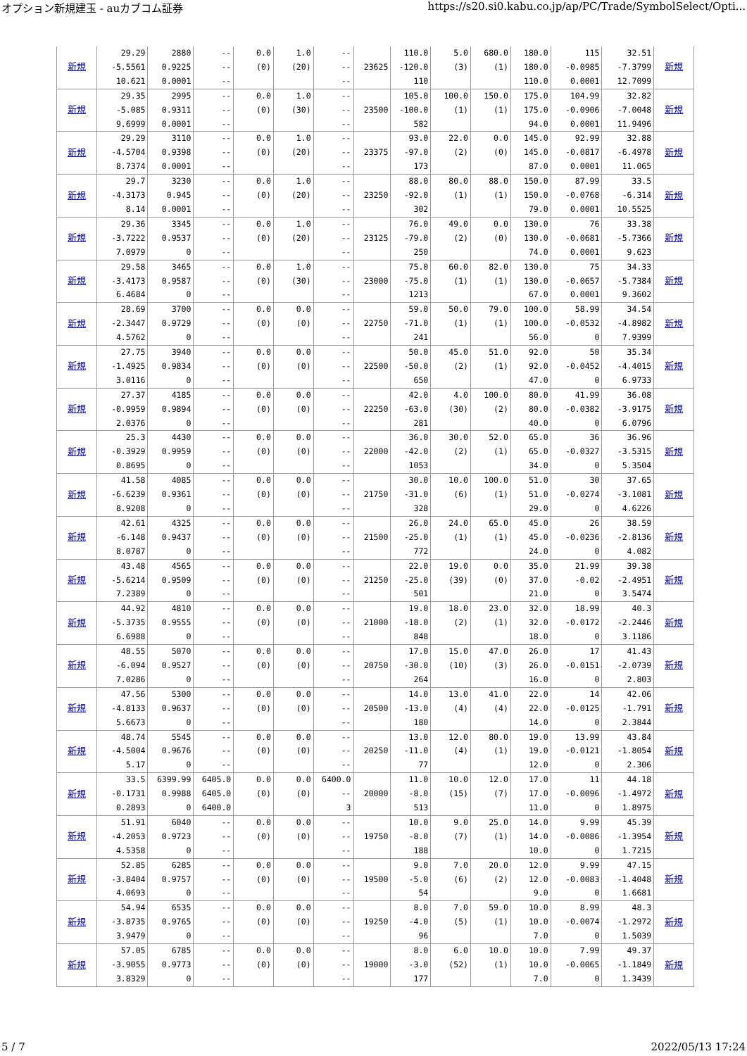オプション新規建玉 - auカブコム証券 https://s20.si0.kabu.co.jp/ap/PC/Trade/SymbolSelect/Opti...
| 新規 | 29.29 -5.5561 10.621 | 2880 0.9225 0.0001 | -- -- -- | 0.0 (0) | 1.0 (20) | -- -- -- | 23625 | 110.0 -120.0 110 | 5.0 (3) | 680.0 (1) | 180.0 180.0 110.0 | 115 -0.0985 0.0001 | 32.51 -7.3799 12.7099 | 新規 |
| 新規 | 29.35 -5.085 9.6999 | 2995 0.9311 0.0001 | -- -- -- | 0.0 (0) | 1.0 (30) | -- -- -- | 23500 | 105.0 -100.0 582 | 100.0 (1) | 150.0 (1) | 175.0 175.0 94.0 | 104.99 -0.0906 0.0001 | 32.82 -7.0048 11.9496 | 新規 |
| 新規 | 29.29 -4.5704 8.7374 | 3110 0.9398 0.0001 | -- -- -- | 0.0 (0) | 1.0 (20) | -- -- -- | 23375 | 93.0 -97.0 173 | 22.0 (2) | 0.0 (0) | 145.0 145.0 87.0 | 92.99 -0.0817 0.0001 | 32.88 -6.4978 11.065 | 新規 |
| 新規 | 29.7 -4.3173 8.14 | 3230 0.945 0.0001 | -- -- -- | 0.0 (0) | 1.0 (20) | -- -- -- | 23250 | 88.0 -92.0 302 | 80.0 (1) | 88.0 (1) | 150.0 150.0 79.0 | 87.99 -0.0768 0.0001 | 33.5 -6.314 10.5525 | 新規 |
| 新規 | 29.36 -3.7222 7.0979 | 3345 0.9537 0 | -- -- -- | 0.0 (0) | 1.0 (20) | -- -- -- | 23125 | 76.0 -79.0 250 | 49.0 (2) | 0.0 (0) | 130.0 130.0 74.0 | 76 -0.0681 0.0001 | 33.38 -5.7366 9.623 | 新規 |
| 新規 | 29.58 -3.4173 6.4684 | 3465 0.9587 0 | -- -- -- | 0.0 (0) | 1.0 (30) | -- -- -- | 23000 | 75.0 -75.0 1213 | 60.0 (1) | 82.0 (1) | 130.0 130.0 67.0 | 75 -0.0657 0.0001 | 34.33 -5.7384 9.3602 | 新規 |
| 新規 | 28.69 -2.3447 4.5762 | 3700 0.9729 0 | -- -- -- | 0.0 (0) | 0.0 (0) | -- -- -- | 22750 | 59.0 -71.0 241 | 50.0 (1) | 79.0 (1) | 100.0 100.0 56.0 | 58.99 -0.0532 0 | 34.54 -4.8982 7.9399 | 新規 |
| 新規 | 27.75 -1.4925 3.0116 | 3940 0.9834 0 | -- -- -- | 0.0 (0) | 0.0 (0) | -- -- -- | 22500 | 50.0 -50.0 650 | 45.0 (2) | 51.0 (1) | 92.0 92.0 47.0 | 50 -0.0452 0 | 35.34 -4.4015 6.9733 | 新規 |
| 新規 | 27.37 -0.9959 2.0376 | 4185 0.9894 0 | -- -- -- | 0.0 (0) | 0.0 (0) | -- -- -- | 22250 | 42.0 -63.0 281 | 4.0 (30) | 100.0 (2) | 80.0 80.0 40.0 | 41.99 -0.0382 0 | 36.08 -3.9175 6.0796 | 新規 |
| 新規 | 25.3 -0.3929 0.8695 | 4430 0.9959 0 | -- -- -- | 0.0 (0) | 0.0 (0) | -- -- -- | 22000 | 36.0 -42.0 1053 | 30.0 (2) | 52.0 (1) | 65.0 65.0 34.0 | 36 -0.0327 0 | 36.96 -3.5315 5.3504 | 新規 |
| 新規 | 41.58 -6.6239 8.9208 | 4085 0.9361 0 | -- -- -- | 0.0 (0) | 0.0 (0) | -- -- -- | 21750 | 30.0 -31.0 328 | 10.0 (6) | 100.0 (1) | 51.0 51.0 29.0 | 30 -0.0274 0 | 37.65 -3.1081 4.6226 | 新規 |
| 新規 | 42.61 -6.148 8.0787 | 4325 0.9437 0 | -- -- -- | 0.0 (0) | 0.0 (0) | -- -- -- | 21500 | 26.0 -25.0 772 | 24.0 (1) | 65.0 (1) | 45.0 45.0 24.0 | 26 -0.0236 0 | 38.59 -2.8136 4.082 | 新規 |
| 新規 | 43.48 -5.6214 7.2389 | 4565 0.9509 0 | -- -- -- | 0.0 (0) | 0.0 (0) | -- -- -- | 21250 | 22.0 -25.0 501 | 19.0 (39) | 0.0 (0) | 35.0 37.0 21.0 | 21.99 -0.02 0 | 39.38 -2.4951 3.5474 | 新規 |
| 新規 | 44.92 -5.3735 6.6988 | 4810 0.9555 0 | -- -- -- | 0.0 (0) | 0.0 (0) | -- -- -- | 21000 | 19.0 -18.0 848 | 18.0 (2) | 23.0 (1) | 32.0 32.0 18.0 | 18.99 -0.0172 0 | 40.3 -2.2446 3.1186 | 新規 |
| 新規 | 48.55 -6.094 7.0286 | 5070 0.9527 0 | -- -- -- | 0.0 (0) | 0.0 (0) | -- -- -- | 20750 | 17.0 -30.0 264 | 15.0 (10) | 47.0 (3) | 26.0 26.0 16.0 | 17 -0.0151 0 | 41.43 -2.0739 2.803 | 新規 |
| 新規 | 47.56 -4.8133 5.6673 | 5300 0.9637 0 | -- -- -- | 0.0 (0) | 0.0 (0) | -- -- -- | 20500 | 14.0 -13.0 180 | 13.0 (4) | 41.0 (4) | 22.0 22.0 14.0 | 14 -0.0125 0 | 42.06 -1.791 2.3844 | 新規 |
| 新規 | 48.74 -4.5004 5.17 | 5545 0.9676 0 | -- -- -- | 0.0 (0) | 0.0 (0) | -- -- -- | 20250 | 13.0 -11.0 77 | 12.0 (4) | 80.0 (1) | 19.0 19.0 12.0 | 13.99 -0.0121 0 | 43.84 -1.8054 2.306 | 新規 |
| 新規 | 33.5 -0.1731 0.2893 | 6399.99 0.9988 0 | 6405.0 6405.0 6400.0 | 0.0 (0) | 0.0 (0) | 6400.0 -- 3 | 20000 | 11.0 -8.0 513 | 10.0 (15) | 12.0 (7) | 17.0 17.0 11.0 | 11 -0.0096 0 | 44.18 -1.4972 1.8975 | 新規 |
| 新規 | 51.91 -4.2053 4.5358 | 6040 0.9723 0 | -- -- -- | 0.0 (0) | 0.0 (0) | -- -- -- | 19750 | 10.0 -8.0 188 | 9.0 (7) | 25.0 (1) | 14.0 14.0 10.0 | 9.99 -0.0086 0 | 45.39 -1.3954 1.7215 | 新規 |
| 新規 | 52.85 -3.8404 4.0693 | 6285 0.9757 0 | -- -- -- | 0.0 (0) | 0.0 (0) | -- -- -- | 19500 | 9.0 -5.0 54 | 7.0 (6) | 20.0 (2) | 12.0 12.0 9.0 | 9.99 -0.0083 0 | 47.15 -1.4048 1.6681 | 新規 |
| 新規 | 54.94 -3.8735 3.9479 | 6535 0.9765 0 | -- -- -- | 0.0 (0) | 0.0 (0) | -- -- -- | 19250 | 8.0 -4.0 96 | 7.0 (5) | 59.0 (1) | 10.0 10.0 7.0 | 8.99 -0.0074 0 | 48.3 -1.2972 1.5039 | 新規 |
| 新規 | 57.05 -3.9055 3.8329 | 6785 0.9773 0 | -- -- -- | 0.0 (0) | 0.0 (0) | -- -- -- | 19000 | 8.0 -3.0 177 | 6.0 (52) | 10.0 (1) | 10.0 10.0 7.0 | 7.99 -0.0065 0 | 49.37 -1.1849 1.3439 | 新規 |
5 / 7 2022/05/13 17:24